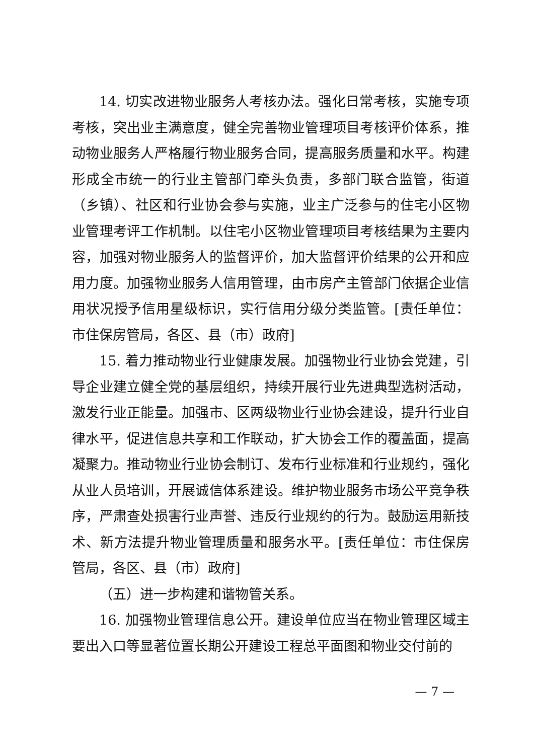14. 切实改进物业服务人考核办法。强化日常考核，实施专项考核，突出业主满意度，健全完善物业管理项目考核评价体系，推动物业服务人严格履行物业服务合同，提高服务质量和水平。构建形成全市统一的行业主管部门牵头负责，多部门联合监管，街道（乡镇）、社区和行业协会参与实施，业主广泛参与的住宅小区物业管理考评工作机制。以住宅小区物业管理项目考核结果为主要内容，加强对物业服务人的监督评价，加大监督评价结果的公开和应用力度。加强物业服务人信用管理，由市房产主管部门依据企业信用状况授予信用星级标识，实行信用分级分类监管。[责任单位：市住保房管局，各区、县（市）政府]
15. 着力推动物业行业健康发展。加强物业行业协会党建，引导企业建立健全党的基层组织，持续开展行业先进典型选树活动，激发行业正能量。加强市、区两级物业行业协会建设，提升行业自律水平，促进信息共享和工作联动，扩大协会工作的覆盖面，提高凝聚力。推动物业行业协会制订、发布行业标准和行业规约，强化从业人员培训，开展诚信体系建设。维护物业服务市场公平竞争秩序，严肃查处损害行业声誉、违反行业规约的行为。鼓励运用新技术、新方法提升物业管理质量和服务水平。[责任单位：市住保房管局，各区、县（市）政府]
（五）进一步构建和谐物管关系。
16. 加强物业管理信息公开。建设单位应当在物业管理区域主要出入口等显著位置长期公开建设工程总平面图和物业交付前的
— 7 —